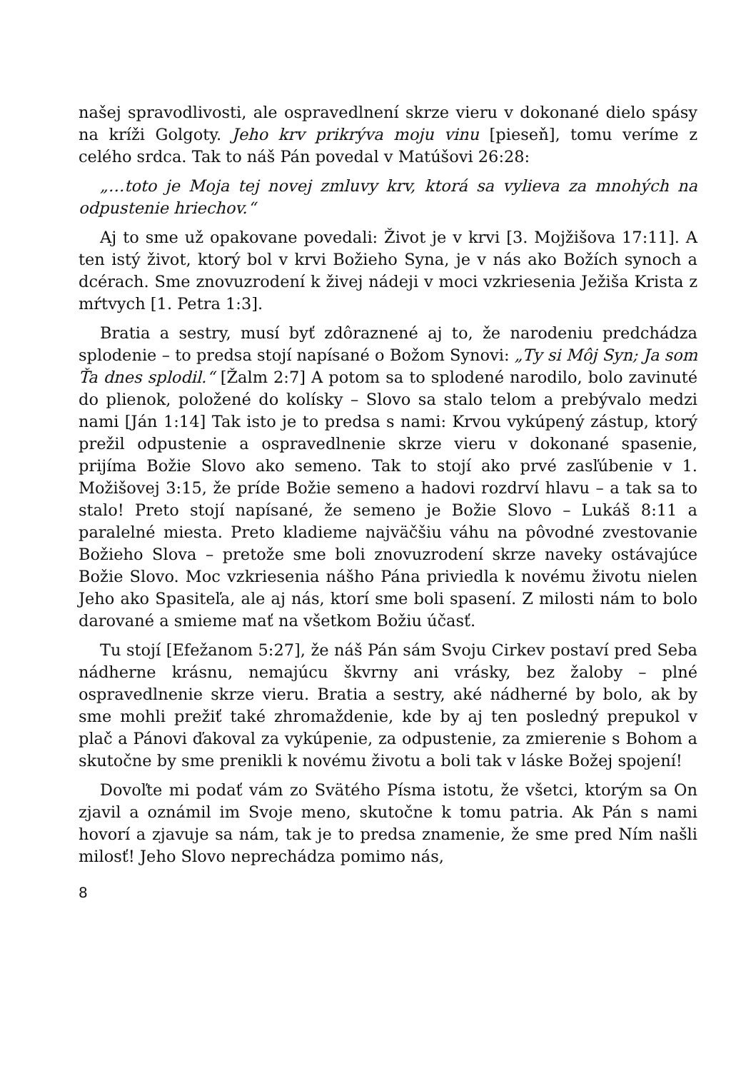našej spravodlivosti, ale ospravedlnení skrze vieru v dokonané dielo spásy na kríži Golgoty. Jeho krv prikrýva moju vinu [pieseň], tomu veríme z celého srdca. Tak to náš Pán povedal v Matúšovi 26:28:
„…toto je Moja tej novej zmluvy krv, ktorá sa vylieva za mnohých na odpustenie hriechov.“
Aj to sme už opakovane povedali: Život je v krvi [3. Mojžišova 17:11]. A ten istý život, ktorý bol v krvi Božieho Syna, je v nás ako Božích synoch a dcérach. Sme znovuzrodení k živej nádeji v moci vzkriesenia Ježiša Krista z mŕtvych [1. Petra 1:3].
Bratia a sestry, musí byť zdôraznené aj to, že narodeniu predchádza splodenie – to predsa stojí napísané o Božom Synovi: „Ty si Môj Syn; Ja som Ťa dnes splodil.“ [Žalm 2:7] A potom sa to splodené narodilo, bolo zavinuté do plienok, položené do kolísky – Slovo sa stalo telom a prebývalo medzi nami [Ján 1:14] Tak isto je to predsa s nami: Krvou vykúpený zástup, ktorý prežil odpustenie a ospravedlnenie skrze vieru v dokonané spasenie, prijíma Božie Slovo ako semeno. Tak to stojí ako prvé zasľúbenie v 1. Možišovej 3:15, že príde Božie semeno a hadovi rozdrví hlavu – a tak sa to stalo! Preto stojí napísané, že semeno je Božie Slovo – Lukáš 8:11 a paralelné miesta. Preto kladieme najväčšiu váhu na pôvodné zvestovanie Božieho Slova – pretože sme boli znovuzrodení skrze naveky ostávajúce Božie Slovo. Moc vzkriesenia nášho Pána priviedla k novému životu nielen Jeho ako Spasiteľa, ale aj nás, ktorí sme boli spasení. Z milosti nám to bolo darované a smieme mať na všetkom Božiu účasť.
Tu stojí [Efežanom 5:27], že náš Pán sám Svoju Cirkev postaví pred Seba nádherne krásnu, nemajúcu škvrny ani vrásky, bez žaloby – plné ospravedlnenie skrze vieru. Bratia a sestry, aké nádherné by bolo, ak by sme mohli prežiť také zhromaždenie, kde by aj ten posledný prepukol v plač a Pánovi ďakoval za vykúpenie, za odpustenie, za zmierenie s Bohom a skutočne by sme prenikli k novému životu a boli tak v láske Božej spojení!
Dovoľte mi podať vám zo Svätého Písma istotu, že všetci, ktorým sa On zjavil a oznámil im Svoje meno, skutočne k tomu patria. Ak Pán s nami hovorí a zjavuje sa nám, tak je to predsa znamenie, že sme pred Ním našli milosť! Jeho Slovo neprechádza pomimo nás,
8